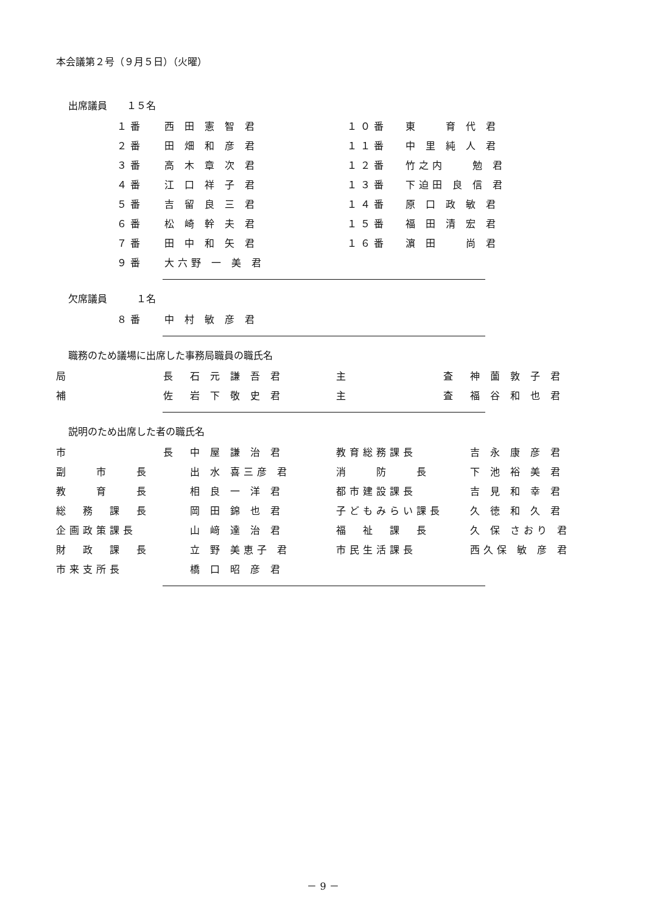本会議第２号（９月５日）（火曜）
出席議員　　１５名
| １番 | 西 田 憲 智 君 | １０番 | 東 育 代 君 |
| ２番 | 田 畑 和 彦 君 | １１番 | 中 里 純 人 君 |
| ３番 | 高 木 章 次 君 | １２番 | 竹之内 勉 君 |
| ４番 | 江 口 祥 子 君 | １３番 | 下迫田 良 信 君 |
| ５番 | 吉 留 良 三 君 | １４番 | 原 口 政 敏 君 |
| ６番 | 松 崎 幹 夫 君 | １５番 | 福 田 清 宏 君 |
| ７番 | 田 中 和 矢 君 | １６番 | 濵 田 尚 君 |
| ９番 | 大六野 一 美 君 | | |
欠席議員　　　１名
| ８番 | 中 村 敏 彦 君 |
職務のため議場に出席した事務局職員の職氏名
| 局 長 | 石 元 謙 吾 君 | 主 査 | 神 薗 敦 子 君 |
| 補 佐 | 岩 下 敬 史 君 | 主 査 | 福 谷 和 也 君 |
説明のため出席した者の職氏名
| 市 長 | 中 屋 謙 治 君 | 教育総務課長 | 吉 永 康 彦 君 |
| 副 市 長 | 出 水 喜三彦 君 | 消 防 長 | 下 池 裕 美 君 |
| 教 育 長 | 相 良 一 洋 君 | 都市建設課長 | 吉 見 和 幸 君 |
| 総 務 課 長 | 岡 田 錦 也 君 | 子どもみらい課長 | 久 徳 和 久 君 |
| 企画政策課長 | 山 﨑 達 治 君 | 福 祉 課 長 | 久 保 さおり 君 |
| 財 政 課 長 | 立 野 美恵子 君 | 市民生活課長 | 西久保 敏 彦 君 |
| 市来支所長 | 橋 口 昭 彦 君 | | |
－ 9 －